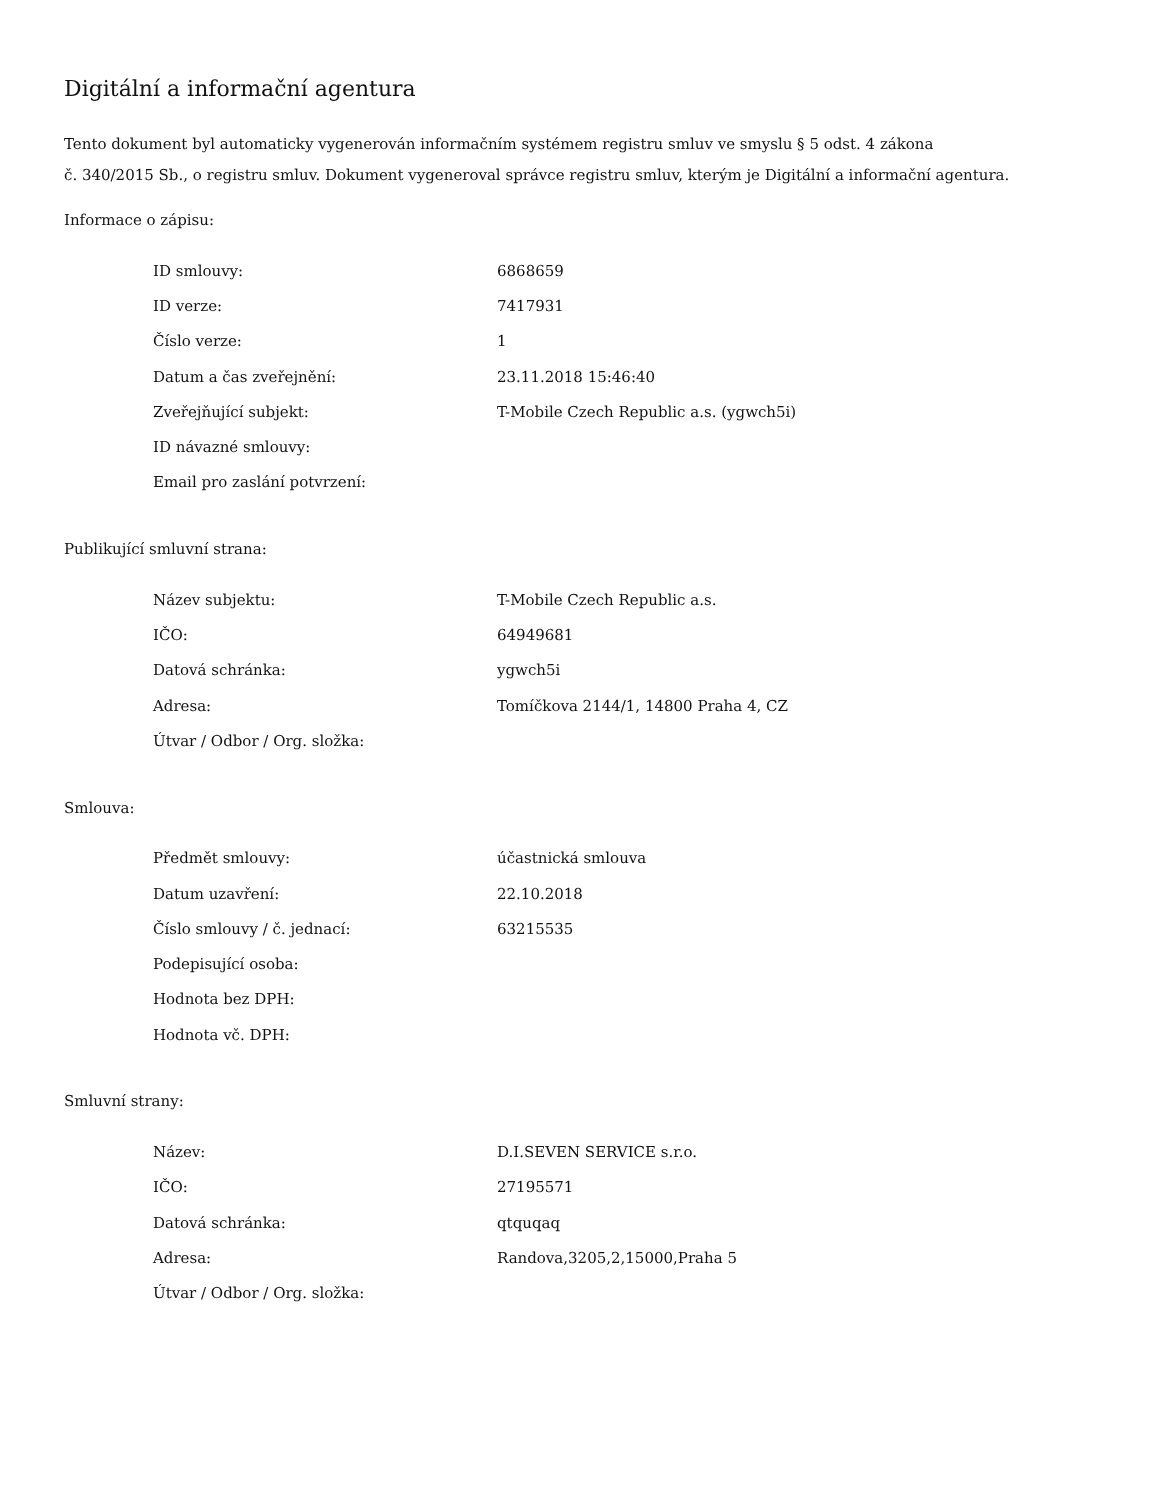Digitální a informační agentura
Tento dokument byl automaticky vygenerován informačním systémem registru smluv ve smyslu § 5 odst. 4 zákona
č. 340/2015 Sb., o registru smluv. Dokument vygeneroval správce registru smluv, kterým je Digitální a informační agentura.
Informace o zápisu:
| ID smlouvy: | 6868659 |
| ID verze: | 7417931 |
| Číslo verze: | 1 |
| Datum a čas zveřejnění: | 23.11.2018 15:46:40 |
| Zveřejňující subjekt: | T-Mobile Czech Republic a.s. (ygwch5i) |
| ID návazné smlouvy: | |
| Email pro zaslání potvrzení: | |
Publikující smluvní strana:
| Název subjektu: | T-Mobile Czech Republic a.s. |
| IČO: | 64949681 |
| Datová schránka: | ygwch5i |
| Adresa: | Tomíčkova 2144/1, 14800 Praha 4, CZ |
| Útvar / Odbor / Org. složka: | |
Smlouva:
| Předmět smlouvy: | účastnická smlouva |
| Datum uzavření: | 22.10.2018 |
| Číslo smlouvy / č. jednací: | 63215535 |
| Podepisující osoba: | |
| Hodnota bez DPH: | |
| Hodnota vč. DPH: | |
Smluvní strany:
| Název: | D.I.SEVEN SERVICE s.r.o. |
| IČO: | 27195571 |
| Datová schránka: | qtquqaq |
| Adresa: | Randova,3205,2,15000,Praha 5 |
| Útvar / Odbor / Org. složka: | |